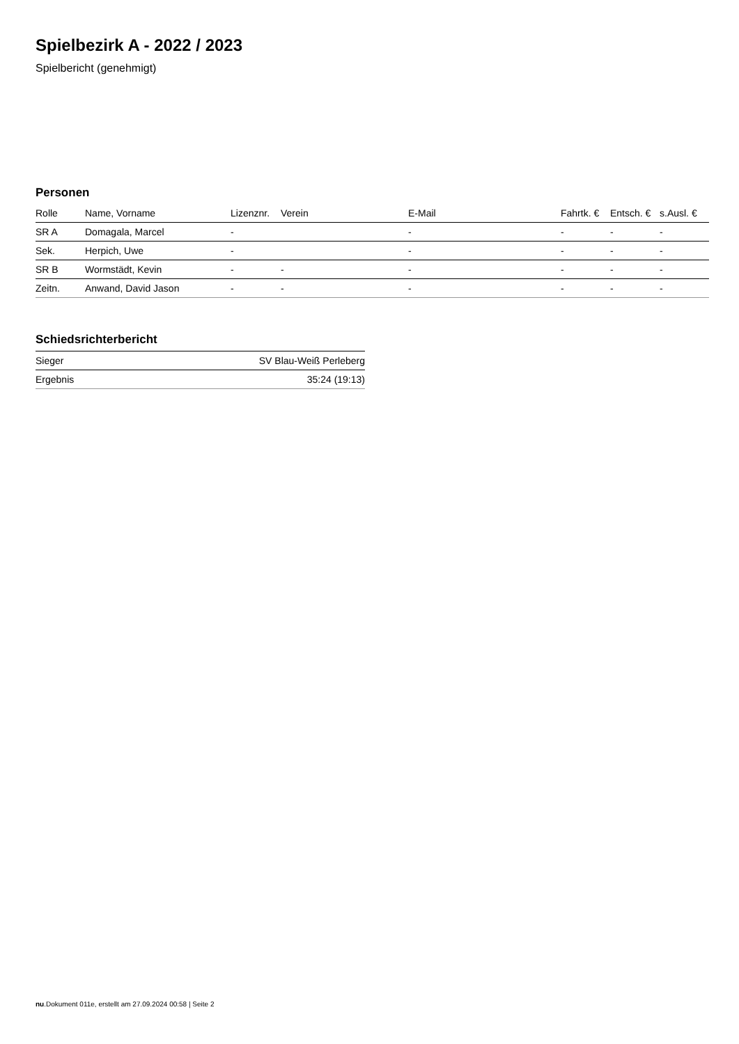Spielbezirk A - 2022 / 2023
Spielbericht (genehmigt)
Personen
| Rolle | Name, Vorname | Lizenznr. | Verein | E-Mail | Fahrtk. € | Entsch. € | s.Ausl. € |
| --- | --- | --- | --- | --- | --- | --- | --- |
| SR A | Domagala, Marcel | - | | - | - | - | - |
| Sek. | Herpich, Uwe | - | | - | - | - | - |
| SR B | Wormstädt, Kevin | - | - | - | - | - | - |
| Zeitn. | Anwand, David Jason | - | - | - | - | - | - |
Schiedsrichterbericht
| Sieger | SV Blau-Weiß Perleberg |
| Ergebnis | 35:24 (19:13) |
nu.Dokument 011e, erstellt am 27.09.2024 00:58 | Seite 2